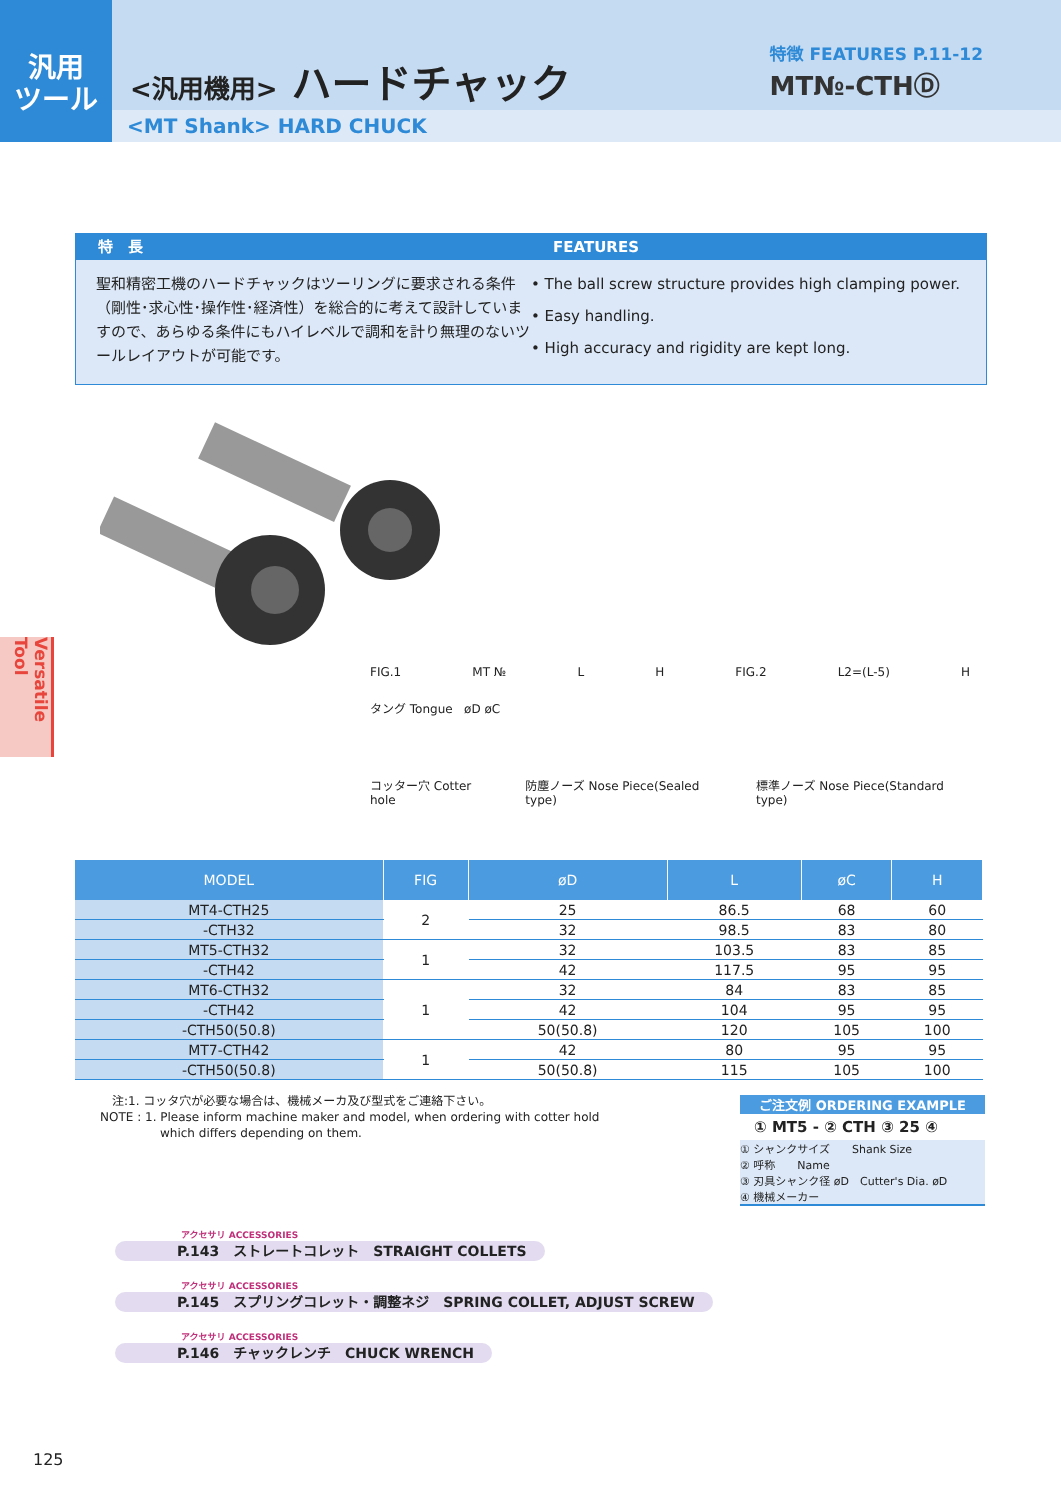汎用
ツール
<汎用機用> ハードチャック
特徴 FEATURES P.11-12
MT№-CTHⒹ
<MT Shank> HARD CHUCK
特　長 FEATURES
聖和精密工機のハードチャックはツーリングに要求される条件（剛性･求心性･操作性･経済性）を総合的に考えて設計していますので、あらゆる条件にもハイレベルで調和を計り無理のないツールレイアウトが可能です。
• The ball screw structure provides high clamping power.
• Easy handling.
• High accuracy and rigidity are kept long.
Versatile Tool
FIG.1 MT № L H FIG.2 L2=(L-5) H
タング Tongue øD øC
コッター穴 Cotter hole 防塵ノーズ Nose Piece(Sealed type) 標準ノーズ Nose Piece(Standard type)
| MODEL | FIG | øD | L | øC | H |
| --- | --- | --- | --- | --- | --- |
| MT4-CTH25 | 2 | 25 | 86.5 | 68 | 60 |
| -CTH32 | | 32 | 98.5 | 83 | 80 |
| MT5-CTH32 | 1 | 32 | 103.5 | 83 | 85 |
| -CTH42 | | 42 | 117.5 | 95 | 95 |
| MT6-CTH32 | 1 | 32 | 84 | 83 | 85 |
| -CTH42 | | 42 | 104 | 95 | 95 |
| -CTH50(50.8) | | 50(50.8) | 120 | 105 | 100 |
| MT7-CTH42 | 1 | 42 | 80 | 95 | 95 |
| -CTH50(50.8) | | 50(50.8) | 115 | 105 | 100 |
　注:1. コッタ穴が必要な場合は、機械メーカ及び型式をご連絡下さい。
NOTE : 1. Please inform machine maker and model, when ordering with cotter hold
　　　　　which differs depending on them.
ご注文例 ORDERING EXAMPLE
① MT5 - ② CTH ③ 25 ④
① シャンクサイズ　　Shank Size
② 呼称　　Name
③ 刃具シャンク径 øD　Cutter's Dia. øD
④ 機械メーカー
アクセサリ ACCESSORIES
P.143　ストレートコレット　STRAIGHT COLLETS
アクセサリ ACCESSORIES
P.145　スプリングコレット・調整ネジ　SPRING COLLET, ADJUST SCREW
アクセサリ ACCESSORIES
P.146　チャックレンチ　CHUCK WRENCH
125